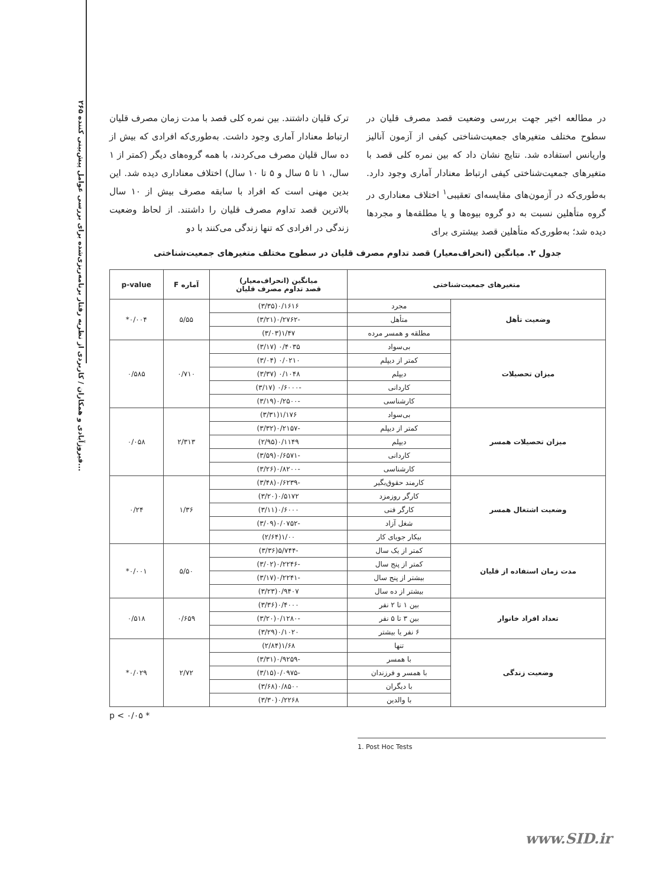۲۶۵ فیروزآبادی و همکاران / کاربردی از نظریه رفتار برنامه‌ریزی‌شده برای بررسی عوامل پیش‌بینی کننده...
در مطالعه اخیر جهت بررسی وضعیت قصد مصرف قلیان در سطوح مختلف متغیرهای جمعیت‌شناختی کیفی از آزمون آنالیز واریانس استفاده شد. نتایج نشان داد که بین نمره کلی قصد با متغیرهای جمعیت‌شناختی کیفی ارتباط معنادار آماری وجود دارد. به‌طوری‌که در آزمون‌های مقایسه‌ای تعقیبی<sup>۱</sup> اختلاف معناداری در گروه متأهلین نسبت به دو گروه بیوه‌ها و یا مطلقه‌ها و مجردها دیده شد؛ به‌طوری‌که متأهلین قصد بیشتری برای
ترک قلیان داشتند. بین نمره کلی قصد با مدت زمان مصرف قلیان ارتباط معنادار آماری وجود داشت. به‌طوری‌که افرادی که بیش از ده سال قلیان مصرف می‌کردند، با همه گروه‌های دیگر (کمتر از ۱ سال، ۱ تا ۵ سال و ۵ تا ۱۰ سال) اختلاف معناداری دیده شد. این بدین مهنی است که افراد با سابقه مصرف بیش از ۱۰ سال بالاترین قصد تداوم مصرف قلیان را داشتند. از لحاظ وضعیت زندگی در افرادی که تنها زندگی می‌کنند با دو
جدول ۲. میانگین (انحراف‌معیار) قصد تداوم مصرف قلیان در سطوح مختلف متغیرهای جمعیت‌شناختی
| متغیرهای جمعیت‌شناختی | | میانگین (انحراف‌معیار) قصد تداوم مصرف قلیان | آماره F | p-value |
| --- | --- | --- | --- | --- |
| وضعیت تأهل | مجرد | ۰/۱۶۱۶(۳/۳۵) | ۵/۵۵ | ۰/۰۰۴* |
| | متأهل | -۰/۲۷۶۲(۳/۲۱) | | |
| | مطلقه و همسر مرده | ۱/۴۷(۳/۰۳) | | |
| میزان تحصیلات | بی‌سواد | ۰/۴۰۳۵ (۳/۱۷) | ۰/۷۱۰ | ۰/۵۸۵ |
| | کمتر از دیپلم | ۰/۰۲۱۰ (۳/۰۴) | | |
| | دیپلم | ۰/۱۰۴۸ (۳/۳۷) | | |
| | کاردانی | -۰/۶۰۰۰ (۳/۱۷) | | |
| | کارشناسی | -۰/۲۵۰۰(۳/۱۹) | | |
| میزان تحصیلات همسر | بی‌سواد | ۱/۱۷۶(۳/۳۱) | ۲/۳۱۳ | ۰/۰۵۸ |
| | کمتر از دیپلم | -۰/۲۱۵۷(۳/۳۲) | | |
| | دیپلم | ۰/۱۱۴۹(۲/۹۵) | | |
| | کاردانی | -۰/۶۵۷۱(۳/۵۹) | | |
| | کارشناسی | -۰/۸۲۰۰(۳/۲۶) | | |
| وضعیت اشتغال همسر | کارمند حقوق‌بگیر | -۰/۶۲۳۹(۳/۴۸) | ۱/۳۶ | ۰/۲۴ |
| | کارگر روزمزد | ۰/۵۱۷۲(۳/۲۰) | | |
| | کارگر فنی | ۰/۶۰۰۰(۳/۱۱) | | |
| | شغل آزاد | -۰/۰۷۵۲(۳/۰۹) | | |
| | بیکار جویای کار | ۱/۰۰(۲/۶۴) | | |
| مدت زمان استفاده از قلیان | کمتر از یک سال | -۵/۷۴۴(۳/۳۶) | ۵/۵۰ | ۰/۰۰۱* |
| | کمتر از پنج سال | -۰/۲۲۴۶(۳/۰۲) | | |
| | بیشتر از پنج سال | -۰/۲۲۴۱(۳/۱۷) | | |
| | بیشتر از ده سال | ۰/۹۴۰۷(۳/۲۳) | | |
| تعداد افراد خانوار | بین ۱ تا ۲ نفر | ۰/۴۰۰۰(۳/۳۶) | ۰/۶۵۹ | ۰/۵۱۸ |
| | بین ۳ تا ۵ نفر | -۰/۱۲۸۰(۳/۲۰) | | |
| | ۶ نفر یا بیشتر | ۰/۱۰۲۰(۳/۲۹) | | |
| وضعیت زندگی | تنها | ۱/۶۸(۲/۸۴) | ۲/۷۲ | ۰/۰۲۹* |
| | با همسر | -۰/۹۲۵۹(۳/۳۱) | | |
| | با همسر و فرزندان | -۰/۰۹۷۵(۳/۱۵) | | |
| | با دیگران | ۰/۸۵۰۰(۳/۶۸) | | |
| | با والدین | ۰/۲۲۶۸(۳/۳۰) | | |
* p < ۰/۰۵
1. Post Hoc Tests
www.SID.ir